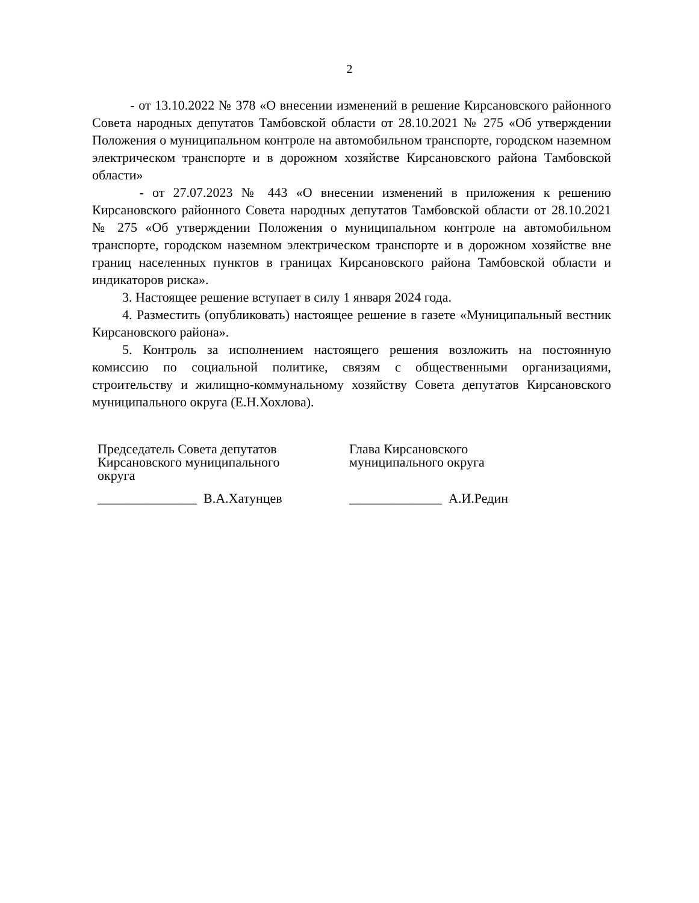2
- от 13.10.2022 № 378 «О внесении изменений в решение Кирсановского районного Совета народных депутатов Тамбовской области от 28.10.2021 № 275 «Об утверждении Положения о муниципальном контроле на автомобильном транспорте, городском наземном электрическом транспорте и в дорожном хозяйстве Кирсановского района Тамбовской области»
- от 27.07.2023 № 443 «О внесении изменений в приложения к решению Кирсановского районного Совета народных депутатов Тамбовской области от 28.10.2021 № 275 «Об утверждении Положения о муниципальном контроле на автомобильном транспорте, городском наземном электрическом транспорте и в дорожном хозяйстве вне границ населенных пунктов в границах Кирсановского района Тамбовской области и индикаторов риска».
3. Настоящее решение вступает в силу 1 января 2024 года.
4. Разместить (опубликовать) настоящее решение в газете «Муниципальный вестник Кирсановского района».
5. Контроль за исполнением настоящего решения возложить на постоянную комиссию по социальной политике, связям с общественными организациями, строительству и жилищно-коммунальному хозяйству Совета депутатов Кирсановского муниципального округа (Е.Н.Хохлова).
Председатель Совета депутатов
Кирсановского муниципального
округа
_______________ В.А.Хатунцев
Глава Кирсановского
муниципального округа
______________ А.И.Редин